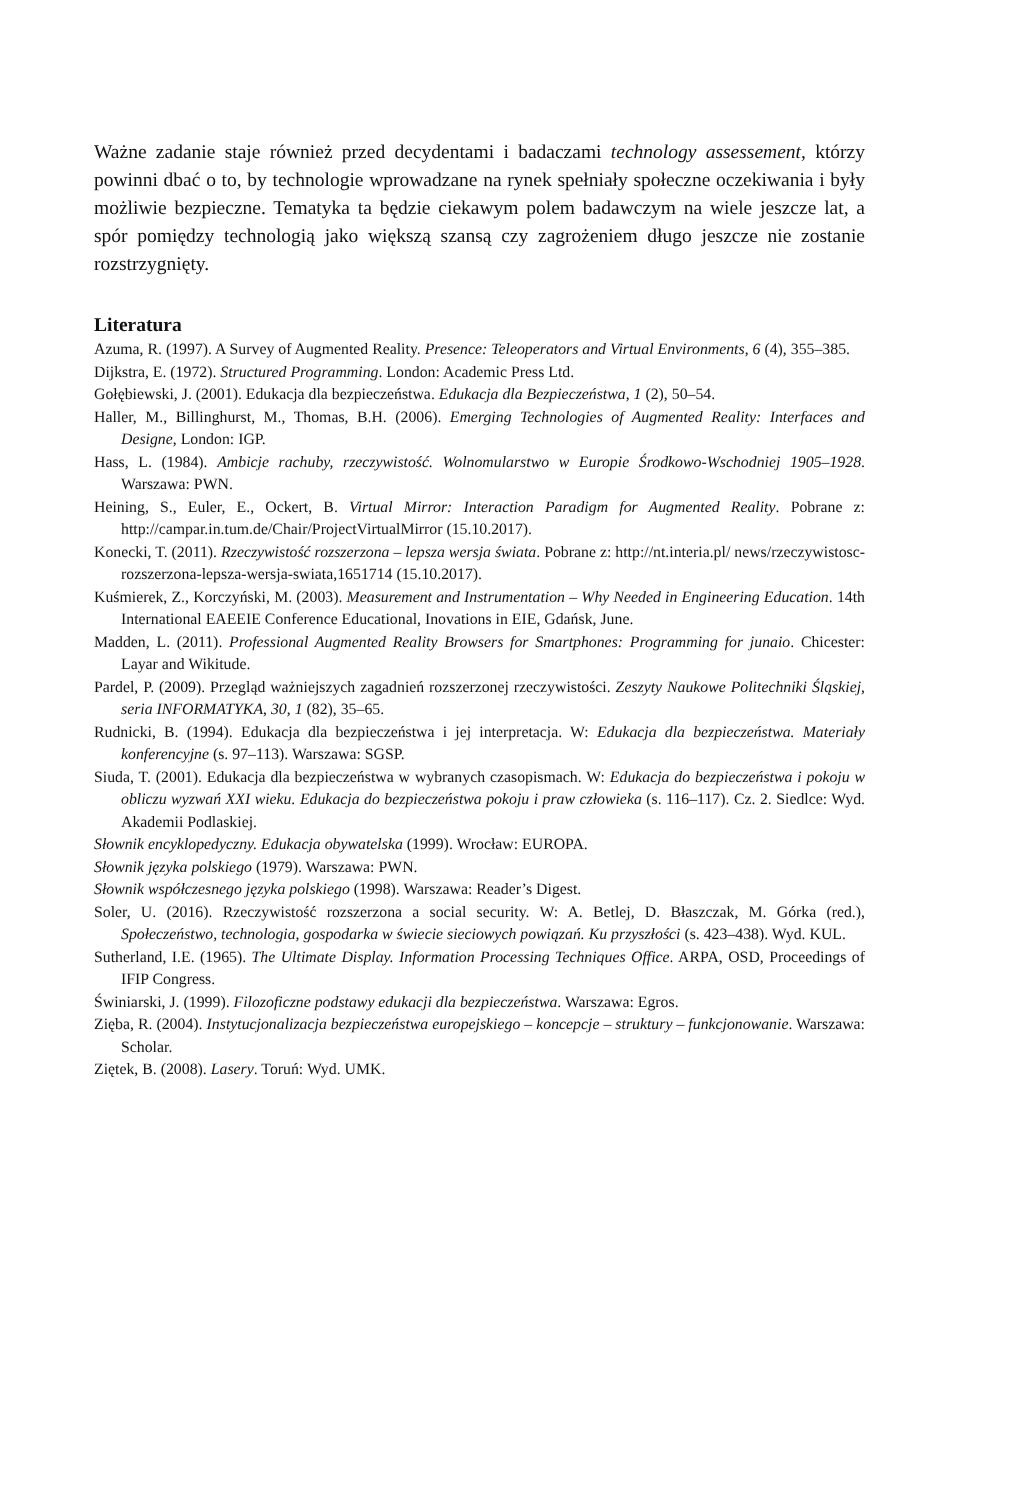Ważne zadanie staje również przed decydentami i badaczami technology assessement, którzy powinni dbać o to, by technologie wprowadzane na rynek spełniały społeczne oczekiwania i były możliwie bezpieczne. Tematyka ta będzie ciekawym polem badawczym na wiele jeszcze lat, a spór pomiędzy technologią jako większą szansą czy zagrożeniem długo jeszcze nie zostanie rozstrzygnięty.
Literatura
Azuma, R. (1997). A Survey of Augmented Reality. Presence: Teleoperators and Virtual Environments, 6 (4), 355–385.
Dijkstra, E. (1972). Structured Programming. London: Academic Press Ltd.
Gołębiewski, J. (2001). Edukacja dla bezpieczeństwa. Edukacja dla Bezpieczeństwa, 1 (2), 50–54.
Haller, M., Billinghurst, M., Thomas, B.H. (2006). Emerging Technologies of Augmented Reality: Interfaces and Designe, London: IGP.
Hass, L. (1984). Ambicje rachuby, rzeczywistość. Wolnomularstwo w Europie Środkowo-Wschodniej 1905–1928. Warszawa: PWN.
Heining, S., Euler, E., Ockert, B. Virtual Mirror: Interaction Paradigm for Augmented Reality. Pobrane z: http://campar.in.tum.de/Chair/ProjectVirtualMirror (15.10.2017).
Konecki, T. (2011). Rzeczywistość rozszerzona – lepsza wersja świata. Pobrane z: http://nt.interia.pl/ news/rzeczywistosc-rozszerzona-lepsza-wersja-swiata,1651714 (15.10.2017).
Kuśmierek, Z., Korczyński, M. (2003). Measurement and Instrumentation – Why Needed in Engineering Education. 14th International EAEEIE Conference Educational, Inovations in EIE, Gdańsk, June.
Madden, L. (2011). Professional Augmented Reality Browsers for Smartphones: Programming for junaio. Chicester: Layar and Wikitude.
Pardel, P. (2009). Przegląd ważniejszych zagadnień rozszerzonej rzeczywistości. Zeszyty Naukowe Politechniki Śląskiej, seria INFORMATYKA, 30, 1 (82), 35–65.
Rudnicki, B. (1994). Edukacja dla bezpieczeństwa i jej interpretacja. W: Edukacja dla bezpieczeństwa. Materiały konferencyjne (s. 97–113). Warszawa: SGSP.
Siuda, T. (2001). Edukacja dla bezpieczeństwa w wybranych czasopismach. W: Edukacja do bezpieczeństwa i pokoju w obliczu wyzwań XXI wieku. Edukacja do bezpieczeństwa pokoju i praw człowieka (s. 116–117). Cz. 2. Siedlce: Wyd. Akademii Podlaskiej.
Słownik encyklopedyczny. Edukacja obywatelska (1999). Wrocław: EUROPA.
Słownik języka polskiego (1979). Warszawa: PWN.
Słownik współczesnego języka polskiego (1998). Warszawa: Reader’s Digest.
Soler, U. (2016). Rzeczywistość rozszerzona a social security. W: A. Betlej, D. Błaszczak, M. Górka (red.), Społeczeństwo, technologia, gospodarka w świecie sieciowych powiązań. Ku przyszłości (s. 423–438). Wyd. KUL.
Sutherland, I.E. (1965). The Ultimate Display. Information Processing Techniques Office. ARPA, OSD, Proceedings of IFIP Congress.
Świniarski, J. (1999). Filozoficzne podstawy edukacji dla bezpieczeństwa. Warszawa: Egros.
Zięba, R. (2004). Instytucjonalizacja bezpieczeństwa europejskiego – koncepcje – struktury – funkcjonowanie. Warszawa: Scholar.
Ziętek, B. (2008). Lasery. Toruń: Wyd. UMK.